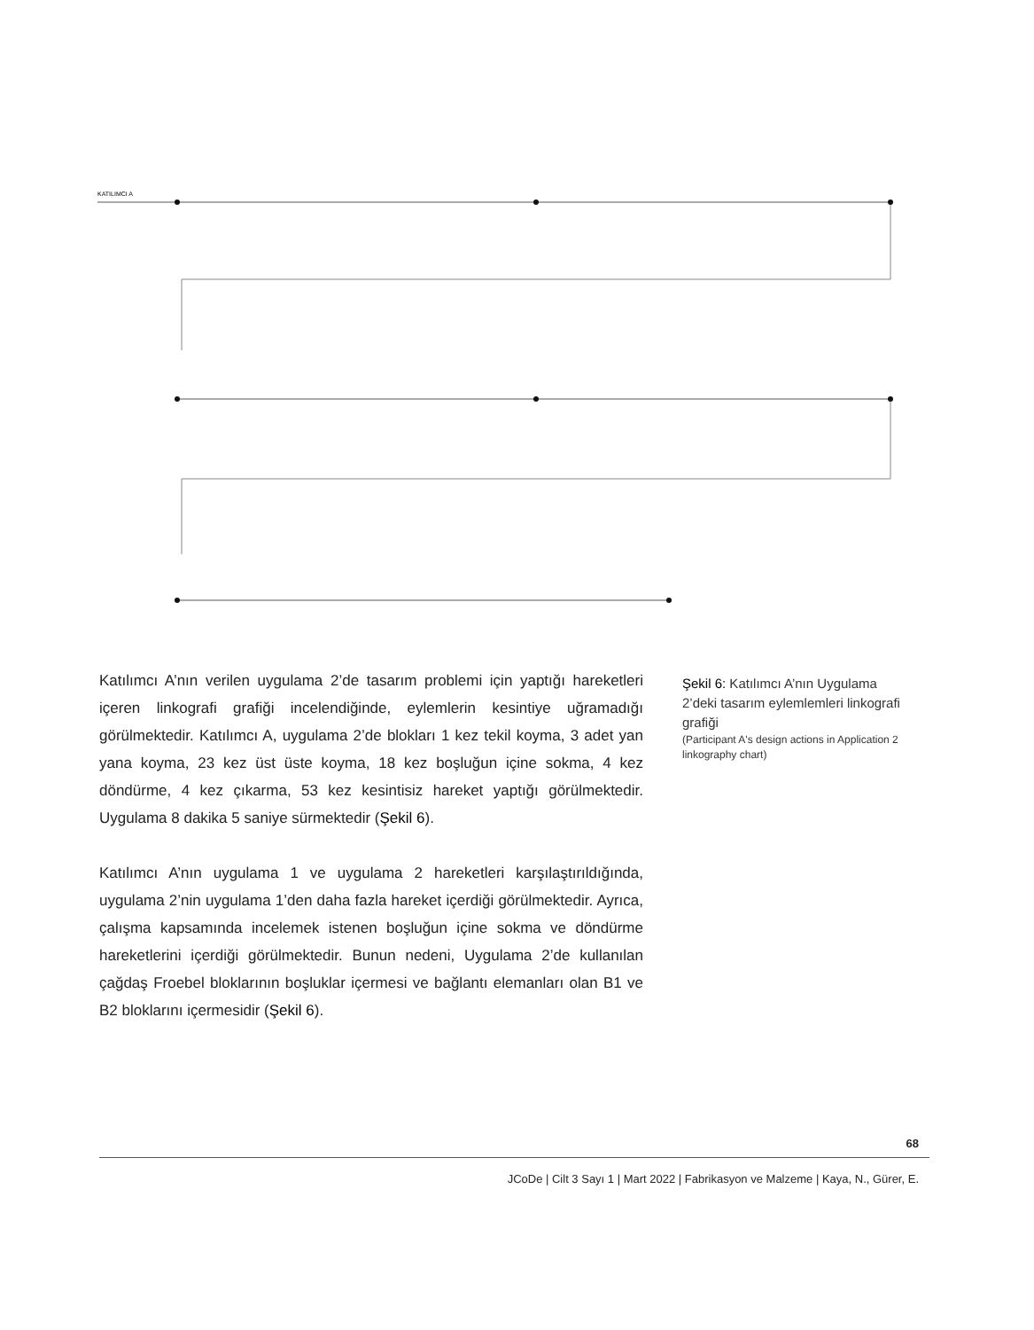KATILIMCI A
Katılımcı A’nın verilen uygulama 2’de tasarım problemi için yaptığı hareketleri içeren linkografi grafiği incelendiğinde, eylemlerin kesintiye uğramadığı görülmektedir. Katılımcı A, uygulama 2’de blokları 1 kez tekil koyma, 3 adet yan yana koyma, 23 kez üst üste koyma, 18 kez boşluğun içine sokma, 4 kez döndürme, 4 kez çıkarma, 53 kez kesintisiz hareket yaptığı görülmektedir. Uygulama 8 dakika 5 saniye sürmektedir (Şekil 6).
Katılımcı A’nın uygulama 1 ve uygulama 2 hareketleri karşılaştırıldığında, uygulama 2’nin uygulama 1’den daha fazla hareket içerdiği görülmektedir. Ayrıca, çalışma kapsamında incelemek istenen boşluğun içine sokma ve döndürme hareketlerini içerdiği görülmektedir. Bunun nedeni, Uygulama 2’de kullanılan çağdaş Froebel bloklarının boşluklar içermesi ve bağlantı elemanları olan B1 ve B2 bloklarını içermesidir (Şekil 6).
Şekil 6: Katılımcı A’nın Uygulama 2’deki tasarım eylemlemleri linkografi grafiği
(Participant A's design actions in Application 2 linkography chart)
68
JCoDe | Cilt 3 Sayı 1 | Mart 2022 | Fabrikasyon ve Malzeme | Kaya, N., Gürer, E.